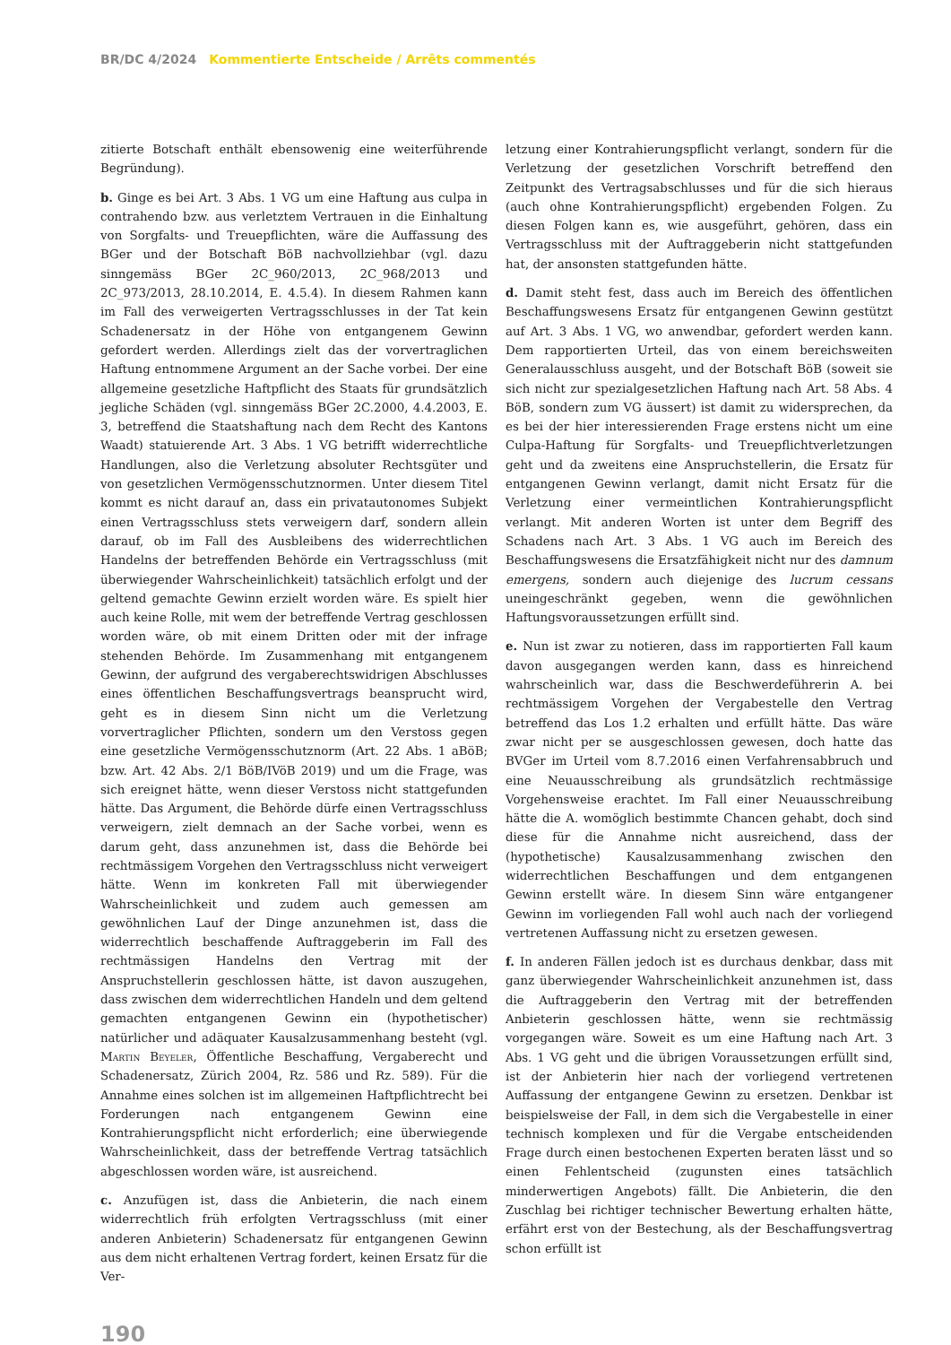BR/DC 4/2024 Kommentierte Entscheide / Arrêts commentés
zitierte Botschaft enthält ebensowenig eine weiterführende Begründung).
b. Ginge es bei Art. 3 Abs. 1 VG um eine Haftung aus culpa in contrahendo bzw. aus verletztem Vertrauen in die Einhaltung von Sorgfalts- und Treuepflichten, wäre die Auffassung des BGer und der Botschaft BöB nachvollziehbar (vgl. dazu sinngemäss BGer 2C_960/2013, 2C_968/2013 und 2C_973/2013, 28.10.2014, E. 4.5.4). In diesem Rahmen kann im Fall des verweigerten Vertragsschlusses in der Tat kein Schadenersatz in der Höhe von entgangenem Gewinn gefordert werden. Allerdings zielt das der vorvertraglichen Haftung entnommene Argument an der Sache vorbei. Der eine allgemeine gesetzliche Haftpflicht des Staats für grundsätzlich jegliche Schäden (vgl. sinngemäss BGer 2C.2000, 4.4.2003, E. 3, betreffend die Staatshaftung nach dem Recht des Kantons Waadt) statuierende Art. 3 Abs. 1 VG betrifft widerrechtliche Handlungen, also die Verletzung absoluter Rechtsgüter und von gesetzlichen Vermögensschutznormen. Unter diesem Titel kommt es nicht darauf an, dass ein privatautonomes Subjekt einen Vertragsschluss stets verweigern darf, sondern allein darauf, ob im Fall des Ausbleibens des widerrechtlichen Handelns der betreffenden Behörde ein Vertragsschluss (mit überwiegender Wahrscheinlichkeit) tatsächlich erfolgt und der geltend gemachte Gewinn erzielt worden wäre. Es spielt hier auch keine Rolle, mit wem der betreffende Vertrag geschlossen worden wäre, ob mit einem Dritten oder mit der infrage stehenden Behörde. Im Zusammenhang mit entgangenem Gewinn, der aufgrund des vergaberechtswidrigen Abschlusses eines öffentlichen Beschaffungsvertrags beansprucht wird, geht es in diesem Sinn nicht um die Verletzung vorvertraglicher Pflichten, sondern um den Verstoss gegen eine gesetzliche Vermögensschutznorm (Art. 22 Abs. 1 aBöB; bzw. Art. 42 Abs. 2/1 BöB/IVöB 2019) und um die Frage, was sich ereignet hätte, wenn dieser Verstoss nicht stattgefunden hätte. Das Argument, die Behörde dürfe einen Vertragsschluss verweigern, zielt demnach an der Sache vorbei, wenn es darum geht, dass anzunehmen ist, dass die Behörde bei rechtmässigem Vorgehen den Vertragsschluss nicht verweigert hätte. Wenn im konkreten Fall mit überwiegender Wahrscheinlichkeit und zudem auch gemessen am gewöhnlichen Lauf der Dinge anzunehmen ist, dass die widerrechtlich beschaffende Auftraggeberin im Fall des rechtmässigen Handelns den Vertrag mit der Anspruchstellerin geschlossen hätte, ist davon auszugehen, dass zwischen dem widerrechtlichen Handeln und dem geltend gemachten entgangenen Gewinn ein (hypothetischer) natürlicher und adäquater Kausalzusammenhang besteht (vgl. Martin Beyeler, Öffentliche Beschaffung, Vergaberecht und Schadenersatz, Zürich 2004, Rz. 586 und Rz. 589). Für die Annahme eines solchen ist im allgemeinen Haftpflichtrecht bei Forderungen nach entgangenem Gewinn eine Kontrahierungspflicht nicht erforderlich; eine überwiegende Wahrscheinlichkeit, dass der betreffende Vertrag tatsächlich abgeschlossen worden wäre, ist ausreichend.
c. Anzufügen ist, dass die Anbieterin, die nach einem widerrechtlich früh erfolgten Vertragsschluss (mit einer anderen Anbieterin) Schadenersatz für entgangenen Gewinn aus dem nicht erhaltenen Vertrag fordert, keinen Ersatz für die Ver-
letzung einer Kontrahierungspflicht verlangt, sondern für die Verletzung der gesetzlichen Vorschrift betreffend den Zeitpunkt des Vertragsabschlusses und für die sich hieraus (auch ohne Kontrahierungspflicht) ergebenden Folgen. Zu diesen Folgen kann es, wie ausgeführt, gehören, dass ein Vertragsschluss mit der Auftraggeberin nicht stattgefunden hat, der ansonsten stattgefunden hätte.
d. Damit steht fest, dass auch im Bereich des öffentlichen Beschaffungswesens Ersatz für entgangenen Gewinn gestützt auf Art. 3 Abs. 1 VG, wo anwendbar, gefordert werden kann. Dem rapportierten Urteil, das von einem bereichsweiten Generalausschluss ausgeht, und der Botschaft BöB (soweit sie sich nicht zur spezialgesetzlichen Haftung nach Art. 58 Abs. 4 BöB, sondern zum VG äussert) ist damit zu widersprechen, da es bei der hier interessierenden Frage erstens nicht um eine Culpa-Haftung für Sorgfalts- und Treuepflichtverletzungen geht und da zweitens eine Anspruchstellerin, die Ersatz für entgangenen Gewinn verlangt, damit nicht Ersatz für die Verletzung einer vermeintlichen Kontrahierungspflicht verlangt. Mit anderen Worten ist unter dem Begriff des Schadens nach Art. 3 Abs. 1 VG auch im Bereich des Beschaffungswesens die Ersatzfähigkeit nicht nur des damnum emergens, sondern auch diejenige des lucrum cessans uneingeschränkt gegeben, wenn die gewöhnlichen Haftungsvoraussetzungen erfüllt sind.
e. Nun ist zwar zu notieren, dass im rapportierten Fall kaum davon ausgegangen werden kann, dass es hinreichend wahrscheinlich war, dass die Beschwerdeführerin A. bei rechtmässigem Vorgehen der Vergabestelle den Vertrag betreffend das Los 1.2 erhalten und erfüllt hätte. Das wäre zwar nicht per se ausgeschlossen gewesen, doch hatte das BVGer im Urteil vom 8.7.2016 einen Verfahrensabbruch und eine Neuausschreibung als grundsätzlich rechtmässige Vorgehensweise erachtet. Im Fall einer Neuausschreibung hätte die A. womöglich bestimmte Chancen gehabt, doch sind diese für die Annahme nicht ausreichend, dass der (hypothetische) Kausalzusammenhang zwischen den widerrechtlichen Beschaffungen und dem entgangenen Gewinn erstellt wäre. In diesem Sinn wäre entgangener Gewinn im vorliegenden Fall wohl auch nach der vorliegend vertretenen Auffassung nicht zu ersetzen gewesen.
f. In anderen Fällen jedoch ist es durchaus denkbar, dass mit ganz überwiegender Wahrscheinlichkeit anzunehmen ist, dass die Auftraggeberin den Vertrag mit der betreffenden Anbieterin geschlossen hätte, wenn sie rechtmässig vorgegangen wäre. Soweit es um eine Haftung nach Art. 3 Abs. 1 VG geht und die übrigen Voraussetzungen erfüllt sind, ist der Anbieterin hier nach der vorliegend vertretenen Auffassung der entgangene Gewinn zu ersetzen. Denkbar ist beispielsweise der Fall, in dem sich die Vergabestelle in einer technisch komplexen und für die Vergabe entscheidenden Frage durch einen bestochenen Experten beraten lässt und so einen Fehlentscheid (zugunsten eines tatsächlich minderwertigen Angebots) fällt. Die Anbieterin, die den Zuschlag bei richtiger technischer Bewertung erhalten hätte, erfährt erst von der Bestechung, als der Beschaffungsvertrag schon erfüllt ist
190